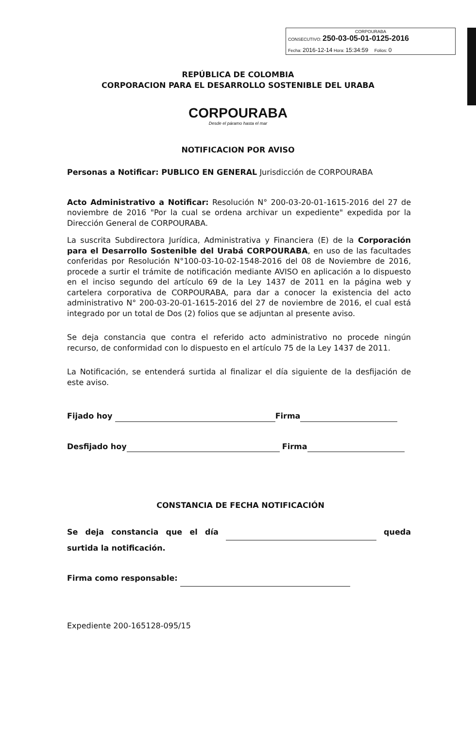CORPOURABA
CONSECUTIVO: 250-03-05-01-0125-2016
Fecha: 2016-12-14 Hora: 15:34:59 Folios: 0
REPÚBLICA DE COLOMBIA
CORPORACION PARA EL DESARROLLO SOSTENIBLE DEL URABA
CORPOURABA
Desde el páramo hasta el mar
NOTIFICACION POR AVISO
Personas a Notificar: PUBLICO EN GENERAL Jurisdicción de CORPOURABA
Acto Administrativo a Notificar: Resolución N° 200-03-20-01-1615-2016 del 27 de noviembre de 2016 "Por la cual se ordena archivar un expediente" expedida por la Dirección General de CORPOURABA.
La suscrita Subdirectora Jurídica, Administrativa y Financiera (E) de la Corporación para el Desarrollo Sostenible del Urabá CORPOURABA, en uso de las facultades conferidas por Resolución N°100-03-10-02-1548-2016 del 08 de Noviembre de 2016, procede a surtir el trámite de notificación mediante AVISO en aplicación a lo dispuesto en el inciso segundo del artículo 69 de la Ley 1437 de 2011 en la página web y cartelera corporativa de CORPOURABA, para dar a conocer la existencia del acto administrativo N° 200-03-20-01-1615-2016 del 27 de noviembre de 2016, el cual está integrado por un total de Dos (2) folios que se adjuntan al presente aviso.
Se deja constancia que contra el referido acto administrativo no procede ningún recurso, de conformidad con lo dispuesto en el artículo 75 de la Ley 1437 de 2011.
La Notificación, se entenderá surtida al finalizar el día siguiente de la desfijación de este aviso.
Fijado hoy Firma
Desfijado hoy Firma
CONSTANCIA DE FECHA NOTIFICACIÓN
Se deja constancia que el día queda surtida la notificación.
Firma como responsable:
Expediente 200-165128-095/15